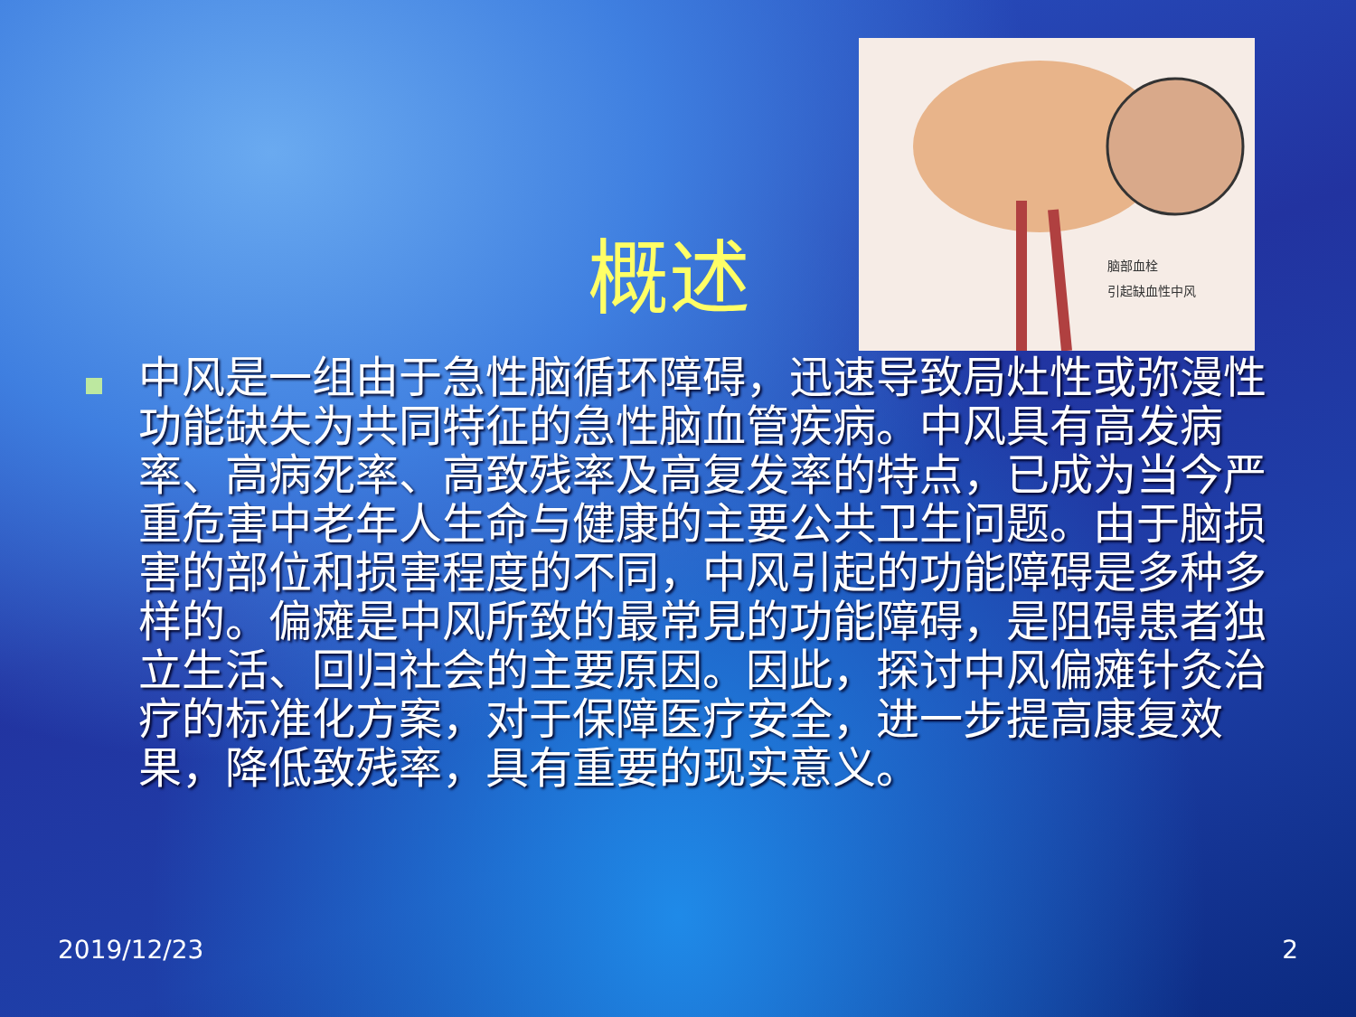概述
脑部血栓
引起缺血性中风
中风是一组由于急性脑循环障碍，迅速导致局灶性或弥漫性功能缺失为共同特征的急性脑血管疾病。中风具有高发病率、高病死率、高致残率及高复发率的特点，已成为当今严重危害中老年人生命与健康的主要公共卫生问题。由于脑损害的部位和损害程度的不同，中风引起的功能障碍是多种多样的。偏瘫是中风所致的最常見的功能障碍，是阻碍患者独立生活、回归社会的主要原因。因此，探讨中风偏瘫针灸治疗的标准化方案，对于保障医疗安全，进一步提高康复效果，降低致残率，具有重要的现实意义。
2019/12/23 2